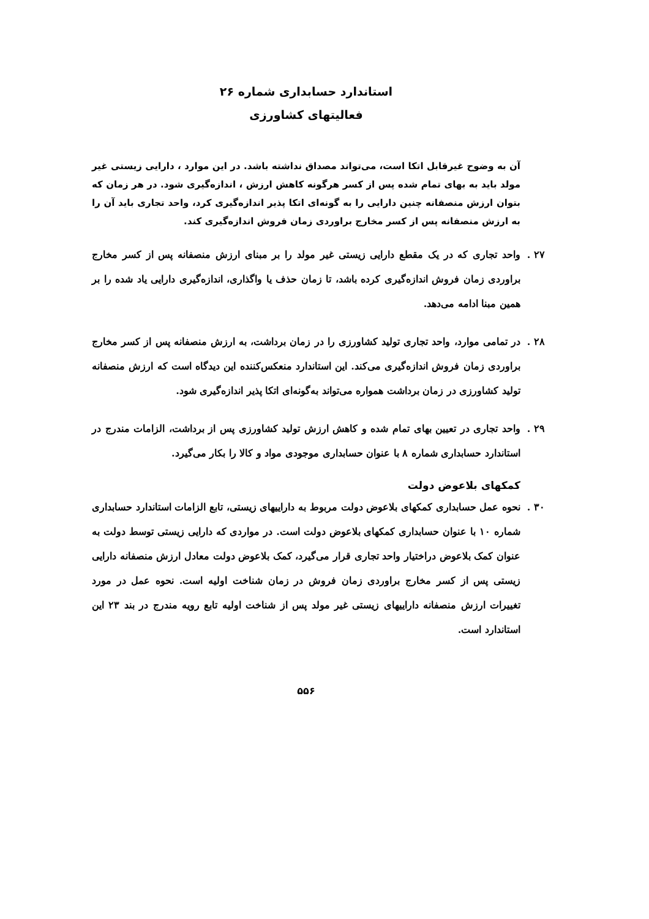استاندارد حسابداری شماره ۲۶
فعالیتهای کشاورزی
آن به وضوح غیرقابل اتکا است، می‌تواند مصداق نداشته باشد. در این موارد ، دارایی زیستی غیر مولد باید به بهای تمام شده پس از کسر هرگونه کاهش ارزش ، اندازه‌گیری شود. در هر زمان که بتوان ارزش منصفانه چنین دارایی را به گونه‌ای اتکا پذیر اندازه‌گیری کرد، واحد تجاری باید آن را به ارزش منصفانه پس از کسر مخارج براوردی زمان فروش اندازه‌گیری کند.
۲۷ . واحد تجاری که در یک مقطع دارایی زیستی غیر مولد را بر مبنای ارزش منصفانه پس از کسر مخارج براوردی زمان فروش اندازه‌گیری کرده باشد، تا زمان حذف یا واگذاری، اندازه‌گیری دارایی یاد شده را بر همین مبنا ادامه می‌دهد.
۲۸ . در تمامی موارد، واحد تجاری تولید کشاورزی را در زمان برداشت، به ارزش منصفانه پس از کسر مخارج براوردی زمان فروش اندازه‌گیری می‌کند. این استاندارد منعکس‌کننده این دیدگاه است که ارزش منصفانه تولید کشاورزی در زمان برداشت همواره می‌تواند به‌گونه‌ای اتکا پذیر اندازه‌گیری شود.
۲۹ . واحد تجاری در تعیین بهای تمام شده و کاهش ارزش تولید کشاورزی پس از برداشت، الزامات مندرج در استاندارد حسابداری شماره ۸ با عنوان حسابداری موجودی مواد و کالا را بکار می‌گیرد.
کمکهای بلاعوض دولت
۳۰ . نحوه عمل حسابداری کمکهای بلاعوض دولت مربوط به داراییهای زیستی، تابع الزامات استاندارد حسابداری شماره ۱۰ با عنوان حسابداری کمکهای بلاعوض دولت است. در مواردی که دارایی زیستی توسط دولت به عنوان کمک بلاعوض دراختیار واحد تجاری قرار می‌گیرد، کمک بلاعوض دولت معادل ارزش منصفانه دارایی زیستی پس از کسر مخارج براوردی زمان فروش در زمان شناخت اولیه است. نحوه عمل در مورد تغییرات ارزش منصفانه داراییهای زیستی غیر مولد پس از شناخت اولیه تابع رویه مندرج در بند ۲۳ این استاندارد است.
۵۵۶